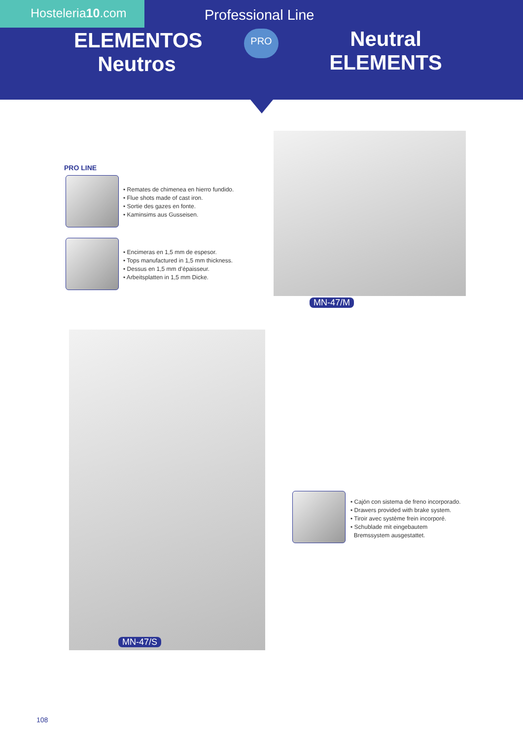Hosteleria10.com Professional Line
ELEMENTOS
Neutros
PRO
Neutral
ELEMENTS
PRO LINE
• Remates de chimenea en hierro fundido.
• Flue shots made of cast iron.
• Sortie des gazes en fonte.
• Kaminsims aus Gusseisen.
• Encimeras en 1,5 mm de espesor.
• Tops manufactured in 1,5 mm thickness.
• Dessus en 1,5 mm d’épaisseur.
• Arbeitsplatten in 1,5 mm Dicke.
MN-47/M
MN-47/S
• Cajón con sistema de freno incorporado.
• Drawers provided with brake system.
• Tiroir avec système frein incorporé.
• Schublade mit eingebautem
Bremssystem ausgestattet.
108